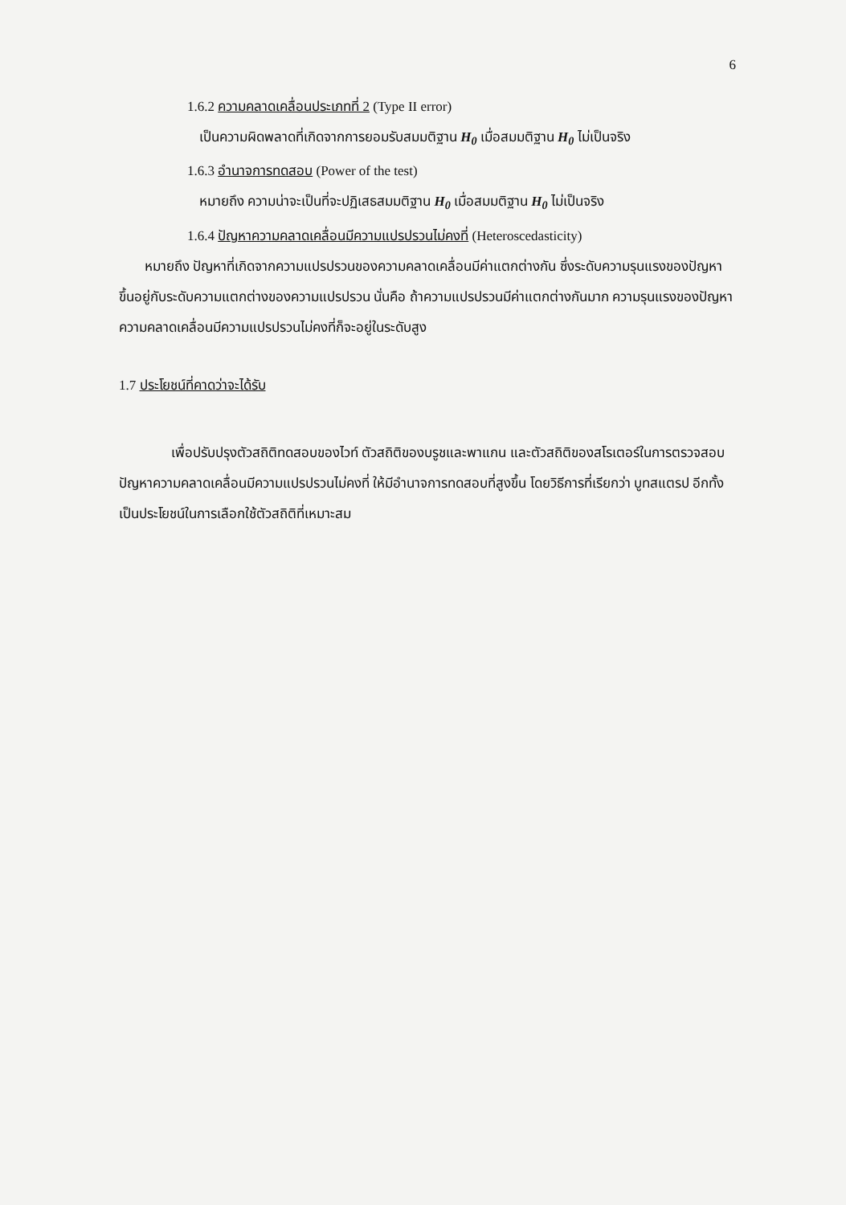6
1.6.2 ความคลาดเคลื่อนประเภทที่ 2 (Type II error)
เป็นความผิดพลาดที่เกิดจากการยอมรับสมมติฐาน H<sub>0</sub> เมื่อสมมติฐาน H<sub>0</sub> ไม่เป็นจริง
1.6.3 อำนาจการทดสอบ (Power of the test)
หมายถึง ความน่าจะเป็นที่จะปฏิเสธสมมติฐาน H<sub>0</sub> เมื่อสมมติฐาน H<sub>0</sub> ไม่เป็นจริง
1.6.4 ปัญหาความคลาดเคลื่อนมีความแปรปรวนไม่คงที่ (Heteroscedasticity)
หมายถึง ปัญหาที่เกิดจากความแปรปรวนของความคลาดเคลื่อนมีค่าแตกต่างกัน ซึ่งระดับความรุนแรงของปัญหาขึ้นอยู่กับระดับความแตกต่างของความแปรปรวน นั่นคือ ถ้าความแปรปรวนมีค่าแตกต่างกันมาก ความรุนแรงของปัญหาความคลาดเคลื่อนมีความแปรปรวนไม่คงที่ก็จะอยู่ในระดับสูง
1.7 ประโยชน์ที่คาดว่าจะได้รับ
เพื่อปรับปรุงตัวสถิติทดสอบของไวท์ ตัวสถิติของบรูชและพาแกน และตัวสถิติของสโรเตอร์ในการตรวจสอบปัญหาความคลาดเคลื่อนมีความแปรปรวนไม่คงที่ ให้มีอำนาจการทดสอบที่สูงขึ้น โดยวิธีการที่เรียกว่า บูทสแตรป อีกทั้งเป็นประโยชน์ในการเลือกใช้ตัวสถิติที่เหมาะสม